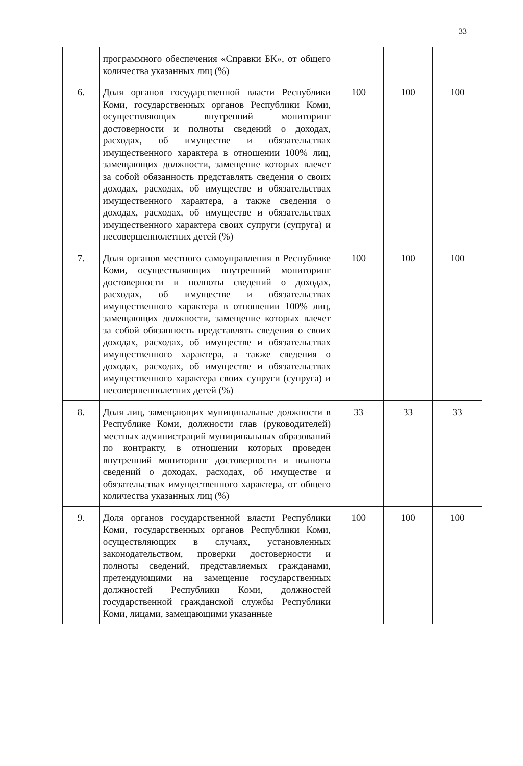33
| | программного обеспечения «Справки БК», от общего количества указанных лиц (%) | | | |
| 6. | Доля органов государственной власти Республики Коми, государственных органов Республики Коми, осуществляющих внутренний мониторинг достоверности и полноты сведений о доходах, расходах, об имуществе и обязательствах имущественного характера в отношении 100% лиц, замещающих должности, замещение которых влечет за собой обязанность представлять сведения о своих доходах, расходах, об имуществе и обязательствах имущественного характера, а также сведения о доходах, расходах, об имуществе и обязательствах имущественного характера своих супруги (супруга) и несовершеннолетних детей (%) | 100 | 100 | 100 |
| 7. | Доля органов местного самоуправления в Республике Коми, осуществляющих внутренний мониторинг достоверности и полноты сведений о доходах, расходах, об имуществе и обязательствах имущественного характера в отношении 100% лиц, замещающих должности, замещение которых влечет за собой обязанность представлять сведения о своих доходах, расходах, об имуществе и обязательствах имущественного характера, а также сведения о доходах, расходах, об имуществе и обязательствах имущественного характера своих супруги (супруга) и несовершеннолетних детей (%) | 100 | 100 | 100 |
| 8. | Доля лиц, замещающих муниципальные должности в Республике Коми, должности глав (руководителей) местных администраций муниципальных образований по контракту, в отношении которых проведен внутренний мониторинг достоверности и полноты сведений о доходах, расходах, об имуществе и обязательствах имущественного характера, от общего количества указанных лиц (%) | 33 | 33 | 33 |
| 9. | Доля органов государственной власти Республики Коми, государственных органов Республики Коми, осуществляющих в случаях, установленных законодательством, проверки достоверности и полноты сведений, представляемых гражданами, претендующими на замещение государственных должностей Республики Коми, должностей государственной гражданской службы Республики Коми, лицами, замещающими указанные | 100 | 100 | 100 |